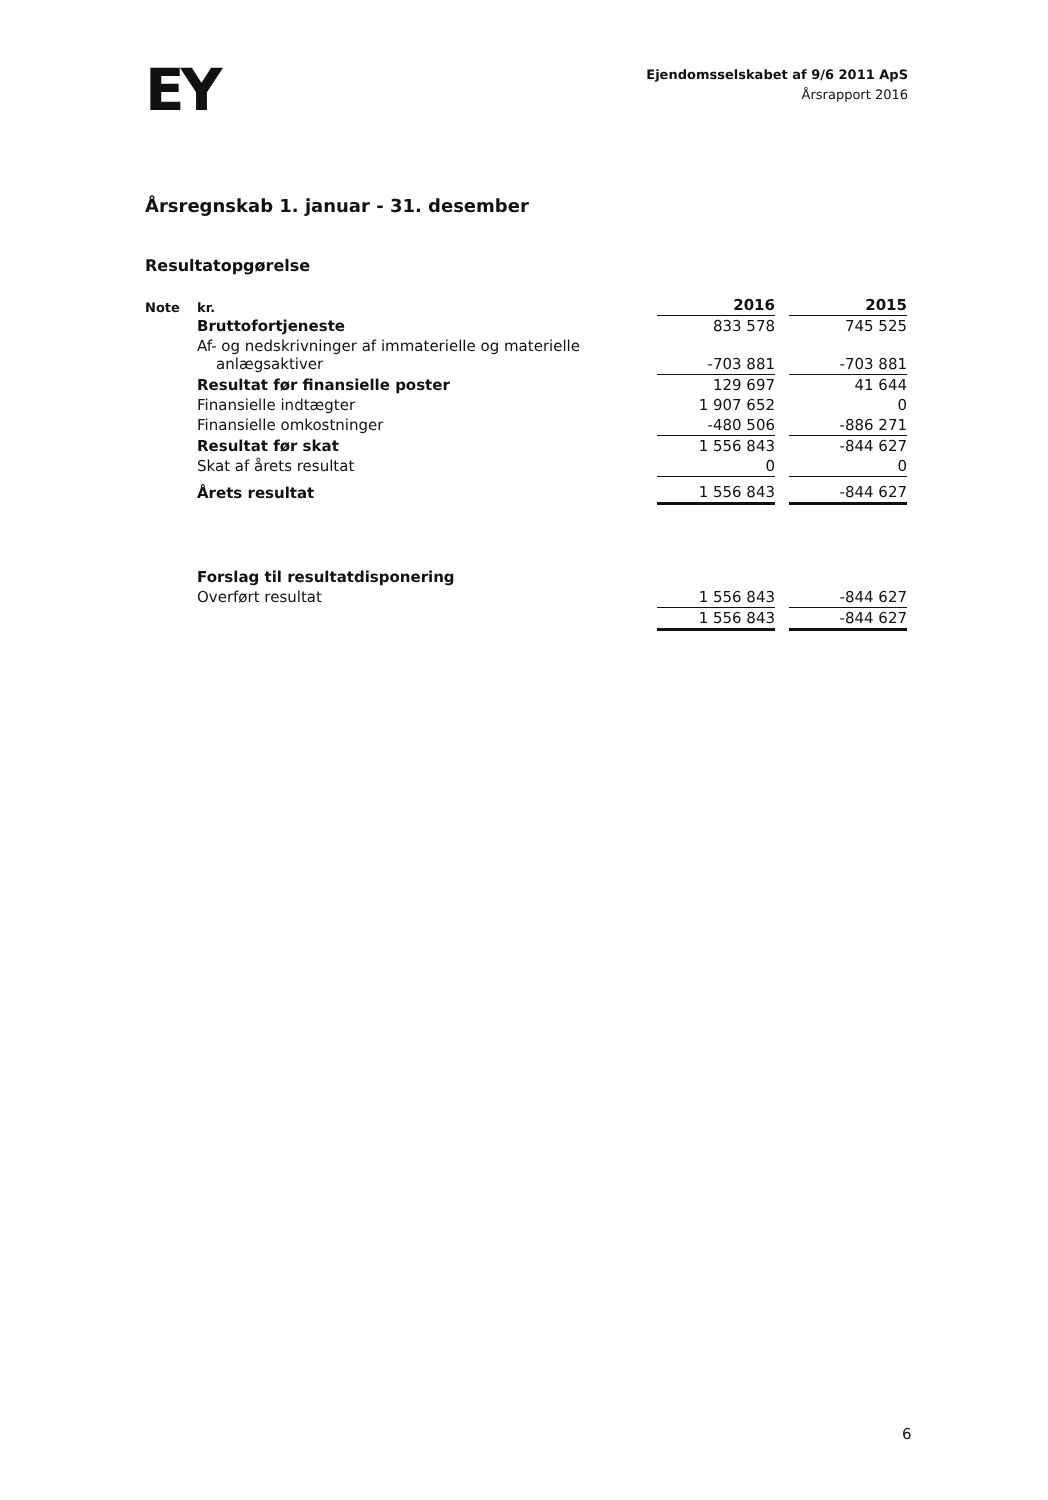EY
Ejendomsselskabet af 9/6 2011 ApS
Årsrapport 2016
Årsregnskab 1. januar - 31. desember
Resultatopgørelse
| Note | kr. | 2016 | | 2015 |
| | Bruttofortjeneste | 833 578 | | 745 525 |
| | Af- og nedskrivninger af immaterielle og materielle anlægsaktiver | -703 881 | | -703 881 |
| | Resultat før finansielle poster | 129 697 | | 41 644 |
| | Finansielle indtægter | 1 907 652 | | 0 |
| | Finansielle omkostninger | -480 506 | | -886 271 |
| | Resultat før skat | 1 556 843 | | -844 627 |
| | Skat af årets resultat | 0 | | 0 |
| | Årets resultat | 1 556 843 | | -844 627 |
| | Forslag til resultatdisponering | | | |
| | Overført resultat | 1 556 843 | | -844 627 |
| | | 1 556 843 | | -844 627 |
6